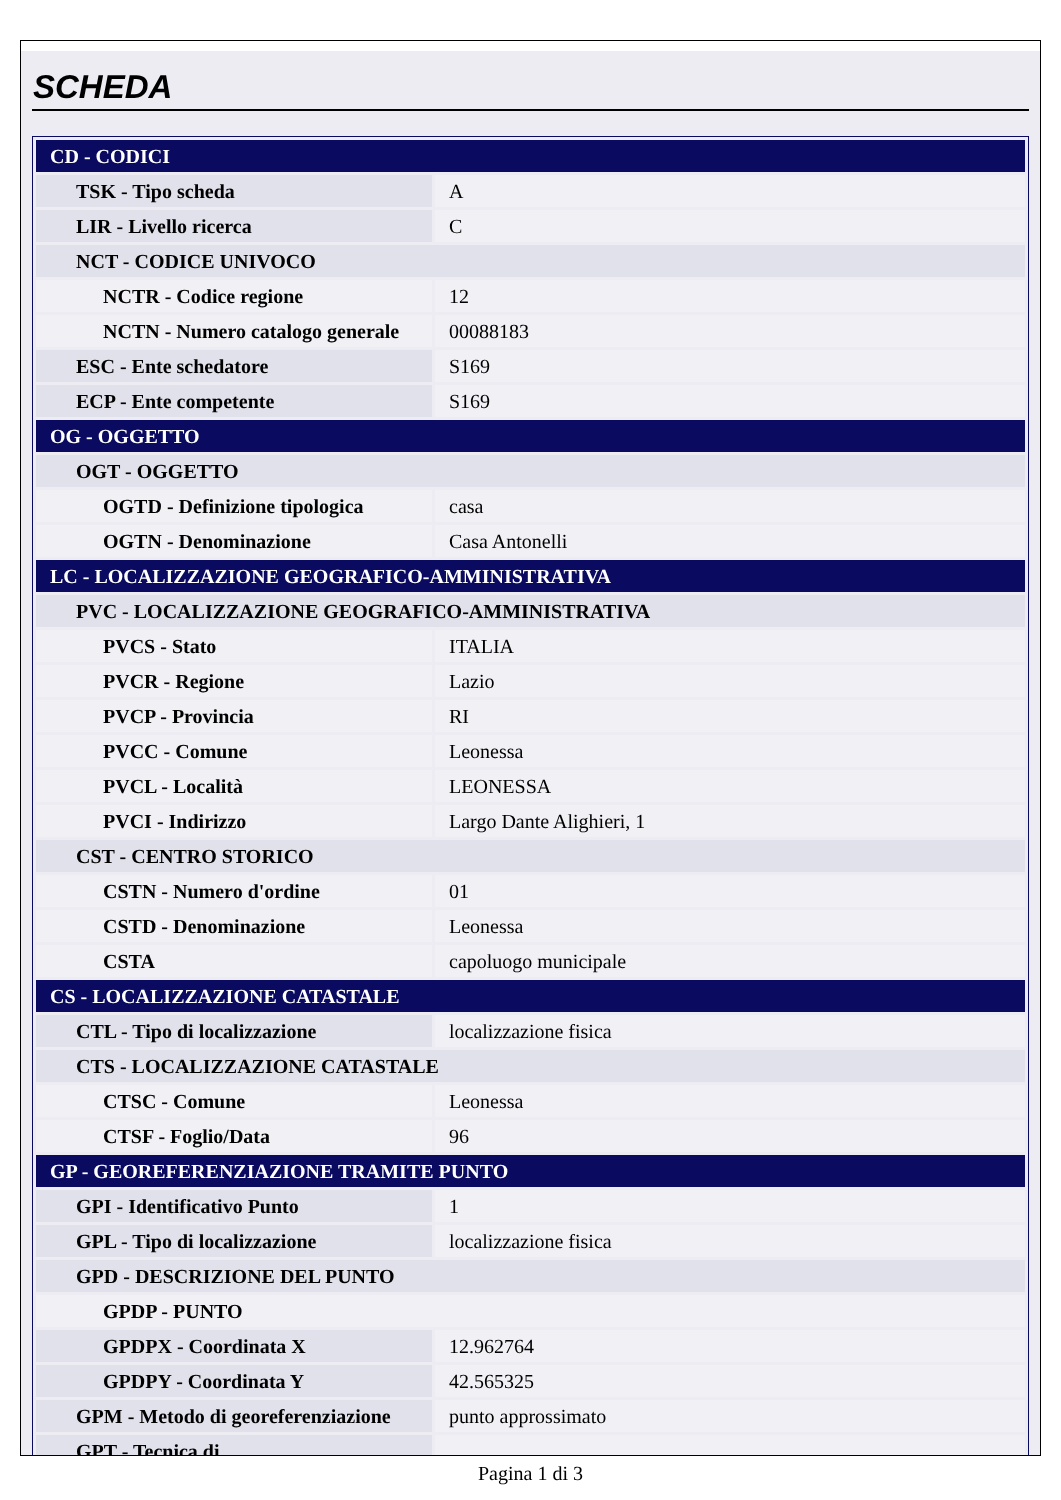SCHEDA
| CD - CODICI | |
| TSK - Tipo scheda | A |
| LIR - Livello ricerca | C |
| NCT - CODICE UNIVOCO | |
| NCTR - Codice regione | 12 |
| NCTN - Numero catalogo generale | 00088183 |
| ESC - Ente schedatore | S169 |
| ECP - Ente competente | S169 |
| OG - OGGETTO | |
| OGT - OGGETTO | |
| OGTD - Definizione tipologica | casa |
| OGTN - Denominazione | Casa Antonelli |
| LC - LOCALIZZAZIONE GEOGRAFICO-AMMINISTRATIVA | |
| PVC - LOCALIZZAZIONE GEOGRAFICO-AMMINISTRATIVA | |
| PVCS - Stato | ITALIA |
| PVCR - Regione | Lazio |
| PVCP - Provincia | RI |
| PVCC - Comune | Leonessa |
| PVCL - Località | LEONESSA |
| PVCI - Indirizzo | Largo Dante Alighieri, 1 |
| CST - CENTRO STORICO | |
| CSTN - Numero d'ordine | 01 |
| CSTD - Denominazione | Leonessa |
| CSTA | capoluogo municipale |
| CS - LOCALIZZAZIONE CATASTALE | |
| CTL - Tipo di localizzazione | localizzazione fisica |
| CTS - LOCALIZZAZIONE CATASTALE | |
| CTSC - Comune | Leonessa |
| CTSF - Foglio/Data | 96 |
| GP - GEOREFERENZIAZIONE TRAMITE PUNTO | |
| GPI - Identificativo Punto | 1 |
| GPL - Tipo di localizzazione | localizzazione fisica |
| GPD - DESCRIZIONE DEL PUNTO | |
| GPDP - PUNTO | |
| GPDPX - Coordinata X | 12.962764 |
| GPDPY - Coordinata Y | 42.565325 |
| GPM - Metodo di georeferenziazione | punto approssimato |
| GPT - Tecnica di | |
Pagina 1 di 3